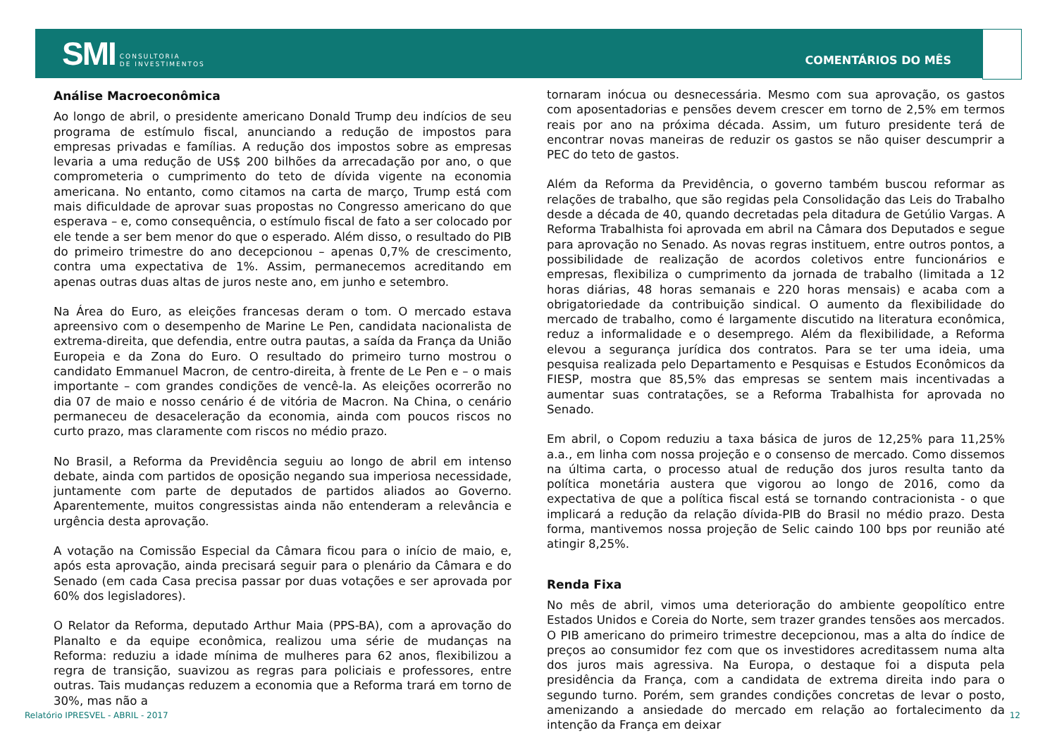SMI CONSULTORIA
DE INVESTIMENTOS
COMENTÁRIOS DO MÊS
Análise Macroeconômica
Ao longo de abril, o presidente americano Donald Trump deu indícios de seu programa de estímulo fiscal, anunciando a redução de impostos para empresas privadas e famílias. A redução dos impostos sobre as empresas levaria a uma redução de US$ 200 bilhões da arrecadação por ano, o que comprometeria o cumprimento do teto de dívida vigente na economia americana. No entanto, como citamos na carta de março, Trump está com mais dificuldade de aprovar suas propostas no Congresso americano do que esperava – e, como consequência, o estímulo fiscal de fato a ser colocado por ele tende a ser bem menor do que o esperado. Além disso, o resultado do PIB do primeiro trimestre do ano decepcionou – apenas 0,7% de crescimento, contra uma expectativa de 1%. Assim, permanecemos acreditando em apenas outras duas altas de juros neste ano, em junho e setembro.
Na Área do Euro, as eleições francesas deram o tom. O mercado estava apreensivo com o desempenho de Marine Le Pen, candidata nacionalista de extrema-direita, que defendia, entre outra pautas, a saída da França da União Europeia e da Zona do Euro. O resultado do primeiro turno mostrou o candidato Emmanuel Macron, de centro-direita, à frente de Le Pen e – o mais importante – com grandes condições de vencê-la. As eleições ocorrerão no dia 07 de maio e nosso cenário é de vitória de Macron. Na China, o cenário permaneceu de desaceleração da economia, ainda com poucos riscos no curto prazo, mas claramente com riscos no médio prazo.
No Brasil, a Reforma da Previdência seguiu ao longo de abril em intenso debate, ainda com partidos de oposição negando sua imperiosa necessidade, juntamente com parte de deputados de partidos aliados ao Governo. Aparentemente, muitos congressistas ainda não entenderam a relevância e urgência desta aprovação.
A votação na Comissão Especial da Câmara ficou para o início de maio, e, após esta aprovação, ainda precisará seguir para o plenário da Câmara e do Senado (em cada Casa precisa passar por duas votações e ser aprovada por 60% dos legisladores).
O Relator da Reforma, deputado Arthur Maia (PPS-BA), com a aprovação do Planalto e da equipe econômica, realizou uma série de mudanças na Reforma: reduziu a idade mínima de mulheres para 62 anos, flexibilizou a regra de transição, suavizou as regras para policiais e professores, entre outras. Tais mudanças reduzem a economia que a Reforma trará em torno de 30%, mas não a
tornaram inócua ou desnecessária. Mesmo com sua aprovação, os gastos com aposentadorias e pensões devem crescer em torno de 2,5% em termos reais por ano na próxima década. Assim, um futuro presidente terá de encontrar novas maneiras de reduzir os gastos se não quiser descumprir a PEC do teto de gastos.
Além da Reforma da Previdência, o governo também buscou reformar as relações de trabalho, que são regidas pela Consolidação das Leis do Trabalho desde a década de 40, quando decretadas pela ditadura de Getúlio Vargas. A Reforma Trabalhista foi aprovada em abril na Câmara dos Deputados e segue para aprovação no Senado. As novas regras instituem, entre outros pontos, a possibilidade de realização de acordos coletivos entre funcionários e empresas, flexibiliza o cumprimento da jornada de trabalho (limitada a 12 horas diárias, 48 horas semanais e 220 horas mensais) e acaba com a obrigatoriedade da contribuição sindical. O aumento da flexibilidade do mercado de trabalho, como é largamente discutido na literatura econômica, reduz a informalidade e o desemprego. Além da flexibilidade, a Reforma elevou a segurança jurídica dos contratos. Para se ter uma ideia, uma pesquisa realizada pelo Departamento e Pesquisas e Estudos Econômicos da FIESP, mostra que 85,5% das empresas se sentem mais incentivadas a aumentar suas contratações, se a Reforma Trabalhista for aprovada no Senado.
Em abril, o Copom reduziu a taxa básica de juros de 12,25% para 11,25% a.a., em linha com nossa projeção e o consenso de mercado. Como dissemos na última carta, o processo atual de redução dos juros resulta tanto da política monetária austera que vigorou ao longo de 2016, como da expectativa de que a política fiscal está se tornando contracionista - o que implicará a redução da relação dívida-PIB do Brasil no médio prazo. Desta forma, mantivemos nossa projeção de Selic caindo 100 bps por reunião até atingir 8,25%.
Renda Fixa
No mês de abril, vimos uma deterioração do ambiente geopolítico entre Estados Unidos e Coreia do Norte, sem trazer grandes tensões aos mercados. O PIB americano do primeiro trimestre decepcionou, mas a alta do índice de preços ao consumidor fez com que os investidores acreditassem numa alta dos juros mais agressiva. Na Europa, o destaque foi a disputa pela presidência da França, com a candidata de extrema direita indo para o segundo turno. Porém, sem grandes condições concretas de levar o posto, amenizando a ansiedade do mercado em relação ao fortalecimento da intenção da França em deixar
Relatório IPRESVEL - ABRIL - 2017 12